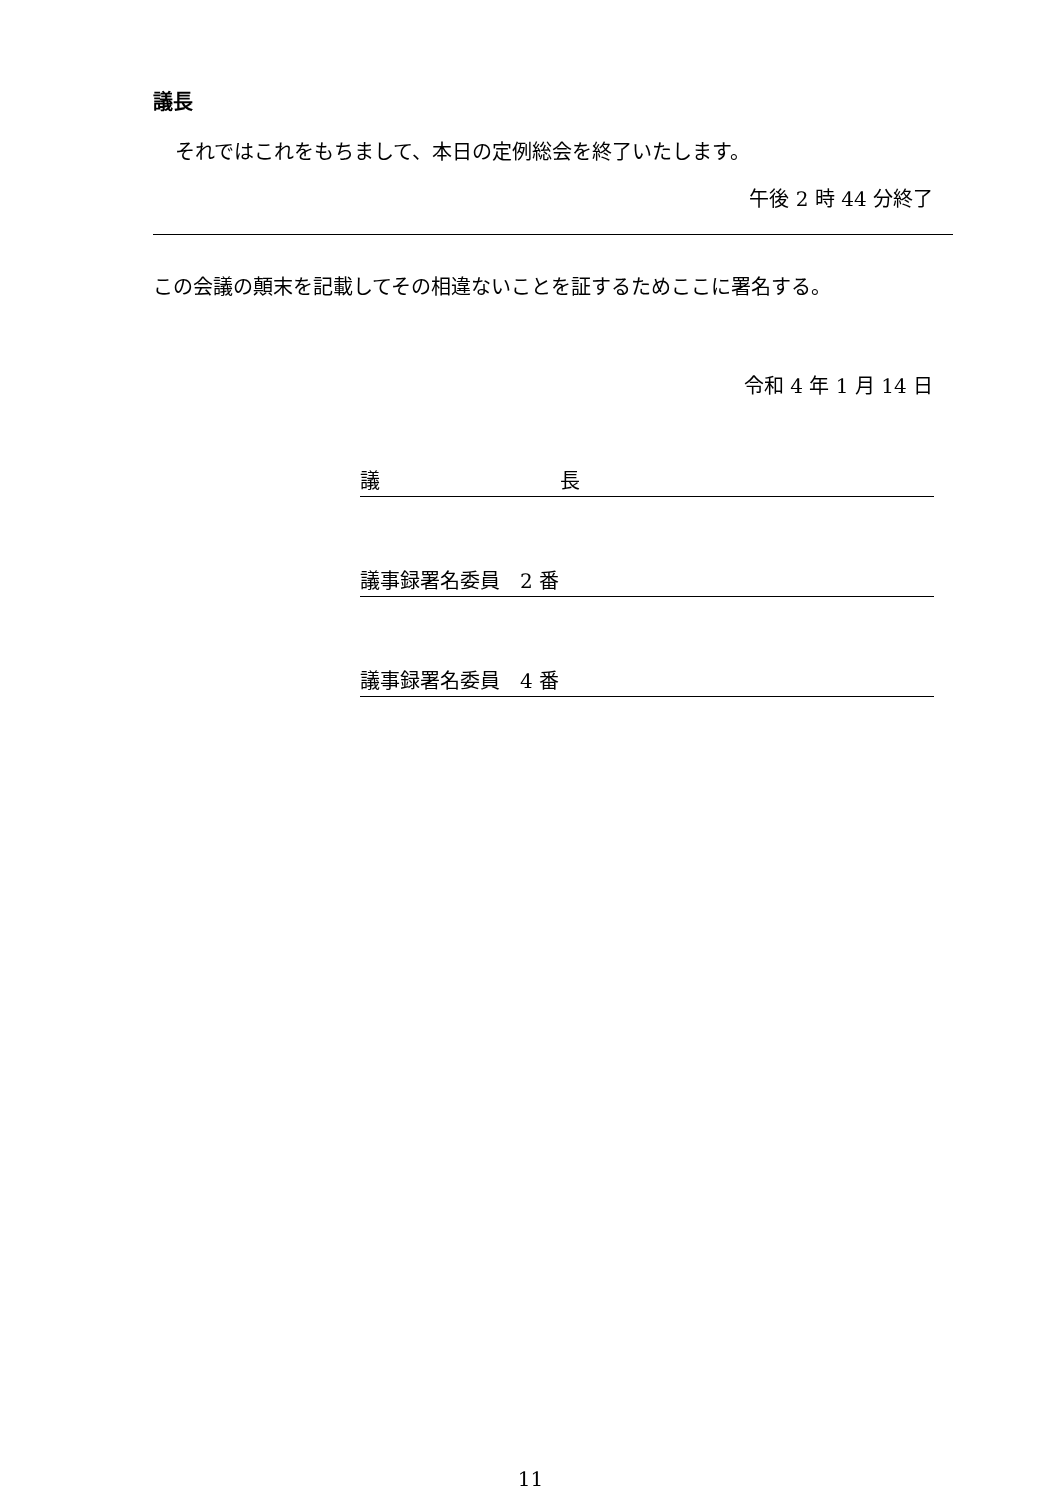議長
それではこれをもちまして、本日の定例総会を終了いたします。
午後 2 時 44 分終了
この会議の顛末を記載してその相違ないことを証するためここに署名する。
令和 4 年 1 月 14 日
議 長
議事録署名委員　2 番
議事録署名委員　4 番
11